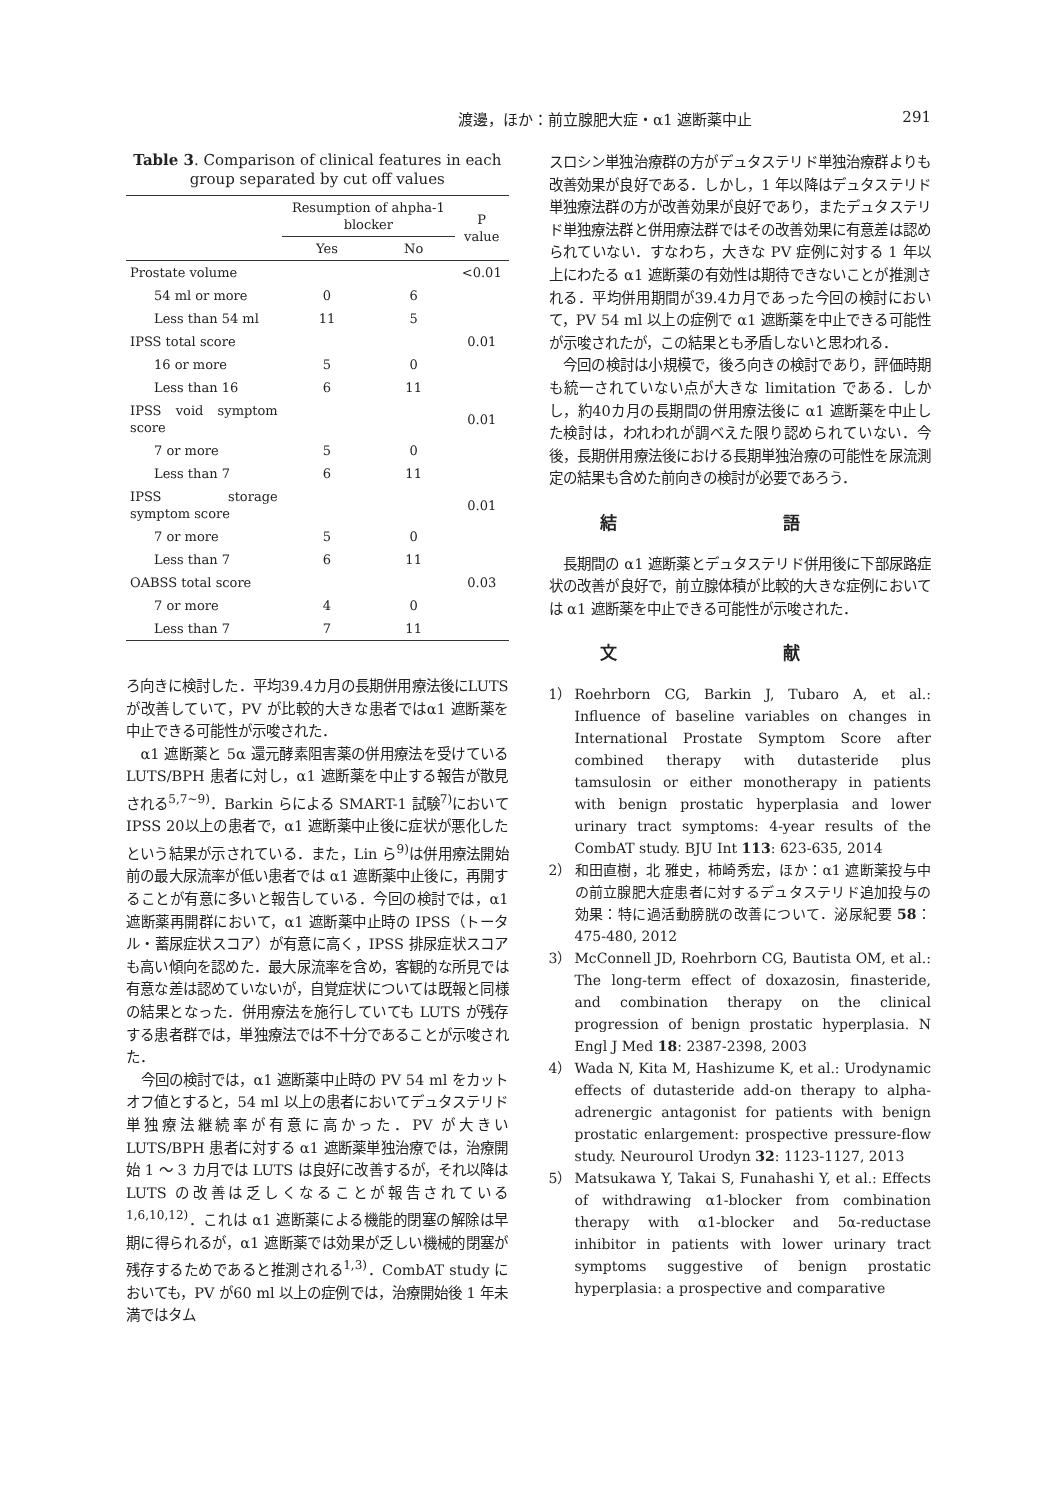渡邊，ほか：前立腺肥大症・α1 遮断薬中止 291
Table 3. Comparison of clinical features in each group separated by cut off values
| | Resumption of ahpha-1 blocker | | P value |
| --- | --- | --- | --- |
| | Yes | No | |
| Prostate volume | | | <0.01 |
| 54 ml or more | 0 | 6 | |
| Less than 54 ml | 11 | 5 | |
| IPSS total score | | | 0.01 |
| 16 or more | 5 | 0 | |
| Less than 16 | 6 | 11 | |
| IPSS void symptom score | | | 0.01 |
| 7 or more | 5 | 0 | |
| Less than 7 | 6 | 11 | |
| IPSS storage symptom score | | | 0.01 |
| 7 or more | 5 | 0 | |
| Less than 7 | 6 | 11 | |
| OABSS total score | | | 0.03 |
| 7 or more | 4 | 0 | |
| Less than 7 | 7 | 11 | |
ろ向きに検討した．平均39.4カ月の長期併用療法後にLUTS が改善していて，PV が比較的大きな患者ではα1 遮断薬を中止できる可能性が示唆された．
α1 遮断薬と 5α 還元酵素阻害薬の併用療法を受けている LUTS/BPH 患者に対し，α1 遮断薬を中止する報告が散見される<sup>5,7~9)</sup>．Barkin らによる SMART-1 試験<sup>7)</sup>において IPSS 20以上の患者で，α1 遮断薬中止後に症状が悪化したという結果が示されている．また，Lin ら<sup>9)</sup>は併用療法開始前の最大尿流率が低い患者では α1 遮断薬中止後に，再開することが有意に多いと報告している．今回の検討では，α1 遮断薬再開群において，α1 遮断薬中止時の IPSS（トータル・蓄尿症状スコア）が有意に高く，IPSS 排尿症状スコアも高い傾向を認めた．最大尿流率を含め，客観的な所見では有意な差は認めていないが，自覚症状については既報と同様の結果となった．併用療法を施行していても LUTS が残存する患者群では，単独療法では不十分であることが示唆された．
今回の検討では，α1 遮断薬中止時の PV 54 ml をカットオフ値とすると，54 ml 以上の患者においてデュタステリド単独療法継続率が有意に高かった．PV が大きい LUTS/BPH 患者に対する α1 遮断薬単独治療では，治療開始 1 ～ 3 カ月では LUTS は良好に改善するが，それ以降は LUTS の改善は乏しくなることが報告されている<sup>1,6,10,12)</sup>．これは α1 遮断薬による機能的閉塞の解除は早期に得られるが，α1 遮断薬では効果が乏しい機械的閉塞が残存するためであると推測される<sup>1,3)</sup>．CombAT study においても，PV が60 ml 以上の症例では，治療開始後 1 年未満ではタム
スロシン単独治療群の方がデュタステリド単独治療群よりも改善効果が良好である．しかし，1 年以降はデュタステリド単独療法群の方が改善効果が良好であり，またデュタステリド単独療法群と併用療法群ではその改善効果に有意差は認められていない．すなわち，大きな PV 症例に対する 1 年以上にわたる α1 遮断薬の有効性は期待できないことが推測される．平均併用期間が39.4カ月であった今回の検討において，PV 54 ml 以上の症例で α1 遮断薬を中止できる可能性が示唆されたが，この結果とも矛盾しないと思われる．
今回の検討は小規模で，後ろ向きの検討であり，評価時期も統一されていない点が大きな limitation である．しかし，約40カ月の長期間の併用療法後に α1 遮断薬を中止した検討は，われわれが調べえた限り認められていない．今後，長期併用療法後における長期単独治療の可能性を尿流測定の結果も含めた前向きの検討が必要であろう．
結 語
長期間の α1 遮断薬とデュタステリド併用後に下部尿路症状の改善が良好で，前立腺体積が比較的大きな症例においては α1 遮断薬を中止できる可能性が示唆された．
文 献
1） Roehrborn CG, Barkin J, Tubaro A, et al.: Influence of baseline variables on changes in International Prostate Symptom Score after combined therapy with dutasteride plus tamsulosin or either monotherapy in patients with benign prostatic hyperplasia and lower urinary tract symptoms: 4-year results of the CombAT study. BJU Int 113: 623-635, 2014
2） 和田直樹，北 雅史，柿崎秀宏，ほか：α1 遮断薬投与中の前立腺肥大症患者に対するデュタステリド追加投与の効果：特に過活動膀胱の改善について．泌尿紀要 58：475-480, 2012
3） McConnell JD, Roehrborn CG, Bautista OM, et al.: The long-term effect of doxazosin, finasteride, and combination therapy on the clinical progression of benign prostatic hyperplasia. N Engl J Med 18: 2387-2398, 2003
4） Wada N, Kita M, Hashizume K, et al.: Urodynamic effects of dutasteride add-on therapy to alpha-adrenergic antagonist for patients with benign prostatic enlargement: prospective pressure-flow study. Neurourol Urodyn 32: 1123-1127, 2013
5） Matsukawa Y, Takai S, Funahashi Y, et al.: Effects of withdrawing α1-blocker from combination therapy with α1-blocker and 5α-reductase inhibitor in patients with lower urinary tract symptoms suggestive of benign prostatic hyperplasia: a prospective and comparative